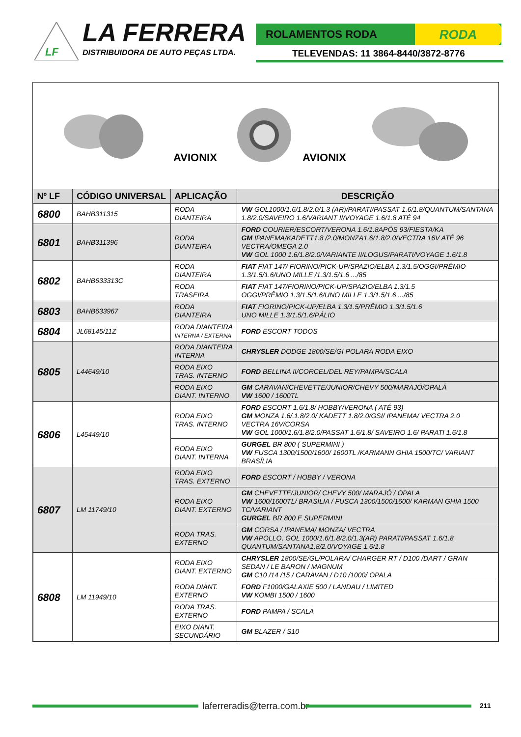LF
LA FERRERA
DISTRIBUIDORA DE AUTO PEÇAS LTDA.
ROLAMENTOS RODA
RODA
TELEVENDAS: 11 3864-8440/3872-8776
AVIONIX AVIONIX
| Nº LF | CÓDIGO UNIVERSAL | APLICAÇÃO | DESCRIÇÃO |
| --- | --- | --- | --- |
| 6800 | BAHB311315 | RODA DIANTEIRA | VW GOL1000/1.6/1.8/2.0/1.3 (AR)/PARATI/PASSAT 1.6/1.8/QUANTUM/SANTANA 1.8/2.0/SAVEIRO 1.6/VARIANT II/VOYAGE 1.6/1.8 ATÉ 94 |
| 6801 | BAHB311396 | RODA DIANTEIRA | FORD COURIER/ESCORT/VERONA 1.6/1.8APÓS 93/FIESTA/KA GM IPANEMA/KADETT1.8 /2.0/MONZA1.6/1.8/2.0/VECTRA 16V ATÉ 96 VECTRA/OMEGA 2.0 VW GOL 1000 1.6/1.8/2.0/VARIANTE II/LOGUS/PARATI/VOYAGE 1.6/1.8 |
| 6802 | BAHB633313C | RODA DIANTEIRA | FIAT FIAT 147/ FIORINO/PICK-UP/SPAZIO/ELBA 1.3/1.5/OGGI/PRÊMIO 1.3/1.5/1.6/UNO MILLE /1.3/1.5/1.6 .../85 |
| | | RODA TRASEIRA | FIAT FIAT 147/FIORINO/PICK-UP/SPAZIO/ELBA 1.3/1.5 OGGI/PRÊMIO 1.3/1.5/1.6/UNO MILLE 1.3/1.5/1.6 .../85 |
| 6803 | BAHB633967 | RODA DIANTEIRA | FIAT FIORINO/PICK-UP/ELBA 1.3/1.5/PRÊMIO 1.3/1.5/1.6 UNO MILLE 1.3/1.5/1.6/PÁLIO |
| 6804 | JL68145/11Z | RODA DIANTEIRA INTERNA / EXTERNA | FORD ESCORT TODOS |
| 6805 | L44649/10 | RODA DIANTEIRA INTERNA | CHRYSLER DODGE 1800/SE/GI POLARA RODA EIXO |
| | | RODA EIXO TRAS. INTERNO | FORD BELLINA II/CORCEL/DEL REY/PAMPA/SCALA |
| | | RODA EIXO DIANT. INTERNO | GM CARAVAN/CHEVETTE/JUNIOR/CHEVY 500/MARAJÓ/OPALÁ VW 1600 / 1600TL |
| 6806 | L45449/10 | RODA EIXO TRAS. INTERNO | FORD ESCORT 1.6/1.8/ HOBBY/VERONA ( ATÉ 93) GM MONZA 1.6/.1.8/2.0/ KADETT 1.8/2.0/GSI/ IPANEMA/ VECTRA 2.0 VECTRA 16V/CORSA VW GOL 1000/1.6/1.8/2.0/PASSAT 1.6/1.8/ SAVEIRO 1.6/ PARATI 1.6/1.8 |
| | | RODA EIXO DIANT. INTERNA | GURGEL BR 800 ( SUPERMINI ) VW FUSCA 1300/1500/1600/ 1600TL /KARMANN GHIA 1500/TC/ VARIANT BRASÍLIA |
| 6807 | LM 11749/10 | RODA EIXO TRAS. EXTERNO | FORD ESCORT / HOBBY / VERONA |
| | | RODA EIXO DIANT. EXTERNO | GM CHEVETTE/JUNIOR/ CHEVY 500/ MARAJÓ / OPALA VW 1600/1600TL/ BRASÍLIA / FUSCA 1300/1500/1600/ KARMAN GHIA 1500 TC/VARIANT GURGEL BR 800 E SUPERMINI |
| | | RODA TRAS. EXTERNO | GM CORSA / IPANEMA/ MONZA/ VECTRA VW APOLLO, GOL 1000/1.6/1.8/2.0/1.3(AR) PARATI/PASSAT 1.6/1.8 QUANTUM/SANTANA1.8/2.0/VOYAGE 1.6/1.8 |
| 6808 | LM 11949/10 | RODA EIXO DIANT. EXTERNO | CHRYSLER 1800/SE/GL/POLARA/ CHARGER RT / D100 /DART / GRAN SEDAN / LE BARON / MAGNUM GM C10 /14 /15 / CARAVAN / D10 /1000/ OPALA |
| | | RODA DIANT. EXTERNO | FORD F1000/GALAXIE 500 / LANDAU / LIMITED VW KOMBI 1500 / 1600 |
| | | RODA TRAS. EXTERNO | FORD PAMPA / SCALA |
| | | EIXO DIANT. SECUNDÁRIO | GM BLAZER / S10 |
laferreradis@terra.com.br 211